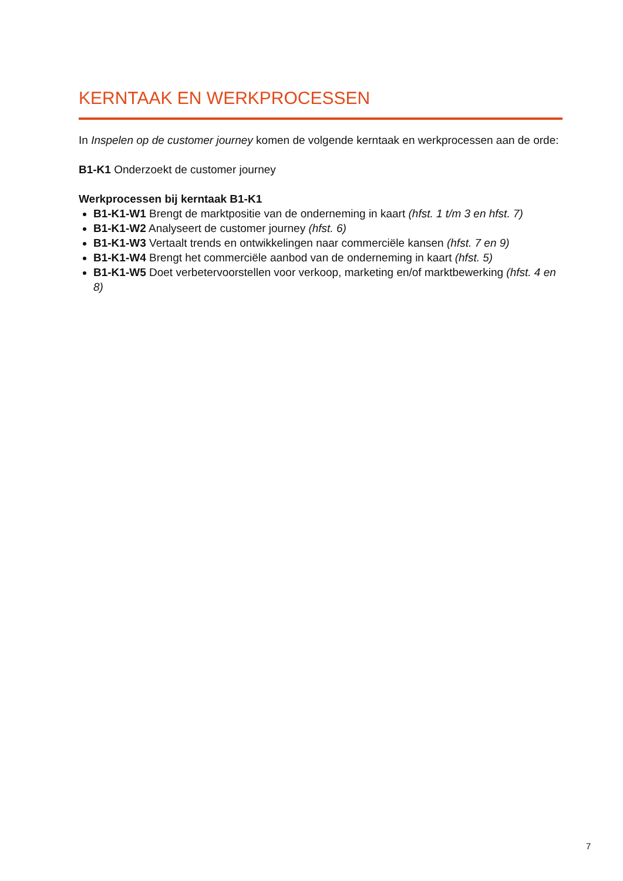KERNTAAK EN WERKPROCESSEN
In Inspelen op de customer journey komen de volgende kerntaak en werkprocessen aan de orde:
B1-K1 Onderzoekt de customer journey
Werkprocessen bij kerntaak B1-K1
B1-K1-W1 Brengt de marktpositie van de onderneming in kaart (hfst. 1 t/m 3 en hfst. 7)
B1-K1-W2 Analyseert de customer journey (hfst. 6)
B1-K1-W3 Vertaalt trends en ontwikkelingen naar commerciële kansen (hfst. 7 en 9)
B1-K1-W4 Brengt het commerciële aanbod van de onderneming in kaart (hfst. 5)
B1-K1-W5 Doet verbetervoorstellen voor verkoop, marketing en/of marktbewerking (hfst. 4 en 8)
7